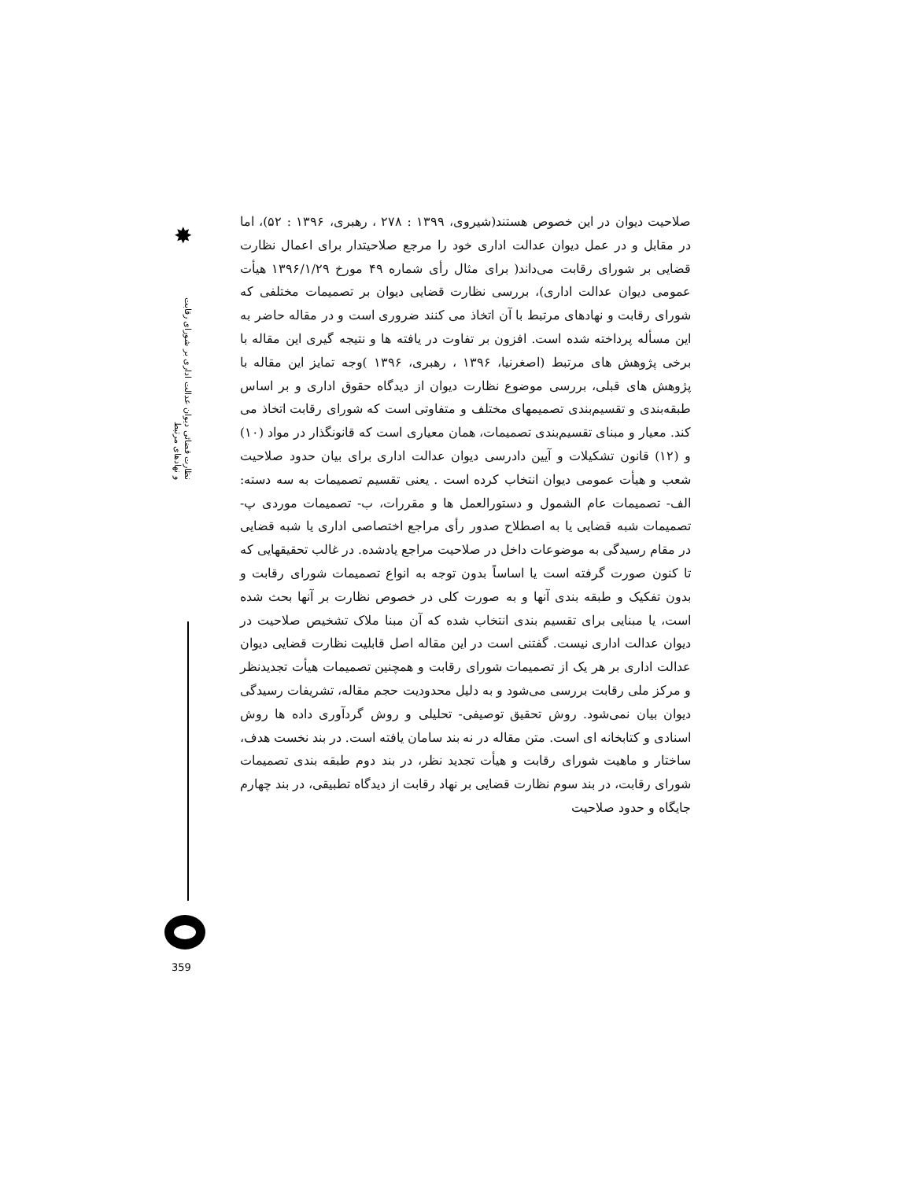✸
نظارت قضائی دیوان عدالت اداری بر شورای رقابت و نهادهای مرتبط
359
صلاحیت دیوان در این خصوص هستند(شیروی، ۱۳۹۹ : ۲۷۸ ، رهبری، ۱۳۹۶ : ۵۲)، اما در مقابل و در عمل دیوان عدالت اداری خود را مرجع صلاحیتدار برای اعمال نظارت قضایی بر شورای رقابت می‌داند( برای مثال رأی شماره ۴۹ مورخ ۱۳۹۶/۱/۲۹ هیأت عمومی دیوان عدالت اداری)، بررسی نظارت قضایی دیوان بر تصمیمات مختلفی که شورای رقابت و نهادهای مرتبط با آن اتخاذ می کنند ضروری است و در مقاله حاضر به این مسأله پرداخته شده است. افزون بر تفاوت در یافته ها و نتیجه گیری این مقاله با برخی پژوهش های مرتبط (اصغرنیا، ۱۳۹۶ ، رهبری، ۱۳۹۶ )وجه تمایز این مقاله با پژوهش های قبلی، بررسی موضوع نظارت دیوان از دیدگاه حقوق اداری و بر اساس طبقه‌بندی و تقسیم‌بندی تصمیمهای مختلف و متفاوتی است که شورای رقابت اتخاذ می کند. معیار و مبنای تقسیم‌بندی تصمیمات، همان معیاری است که قانونگذار در مواد (۱۰) و (۱۲) قانون تشکیلات و آیین دادرسی دیوان عدالت اداری برای بیان حدود صلاحیت شعب و هیأت عمومی دیوان انتخاب کرده است . یعنی تقسیم تصمیمات به سه دسته: الف- تصمیمات عام الشمول و دستورالعمل ها و مقررات، ب- تصمیمات موردی پ- تصمیمات شبه قضایی یا به اصطلاح صدور رأی مراجع اختصاصی اداری یا شبه قضایی در مقام رسیدگی به موضوعات داخل در صلاحیت مراجع یادشده. در غالب تحقیقهایی که تا کنون صورت گرفته است یا اساساً بدون توجه به انواع تصمیمات شورای رقابت و بدون تفکیک و طبقه بندی آنها و به صورت کلی در خصوص نظارت بر آنها بحث شده است، یا مبنایی برای تقسیم بندی انتخاب شده که آن مبنا ملاک تشخیص صلاحیت در دیوان عدالت اداری نیست. گفتنی است در این مقاله اصل قابلیت نظارت قضایی دیوان عدالت اداری بر هر یک از تصمیمات شورای رقابت و همچنین تصمیمات هیأت تجدیدنظر و مرکز ملی رقابت بررسی می‌شود و به دلیل محدودیت حجم مقاله، تشریفات رسیدگی دیوان بیان نمی‌شود. روش تحقیق توصیفی- تحلیلی و روش گردآوری داده ها روش اسنادی و کتابخانه ای است. متن مقاله در نه بند سامان یافته است. در بند نخست هدف، ساختار و ماهیت شورای رقابت و هیأت تجدید نظر، در بند دوم طبقه بندی تصمیمات شورای رقابت، در بند سوم نظارت قضایی بر نهاد رقابت از دیدگاه تطبیقی، در بند چهارم جایگاه و حدود صلاحیت